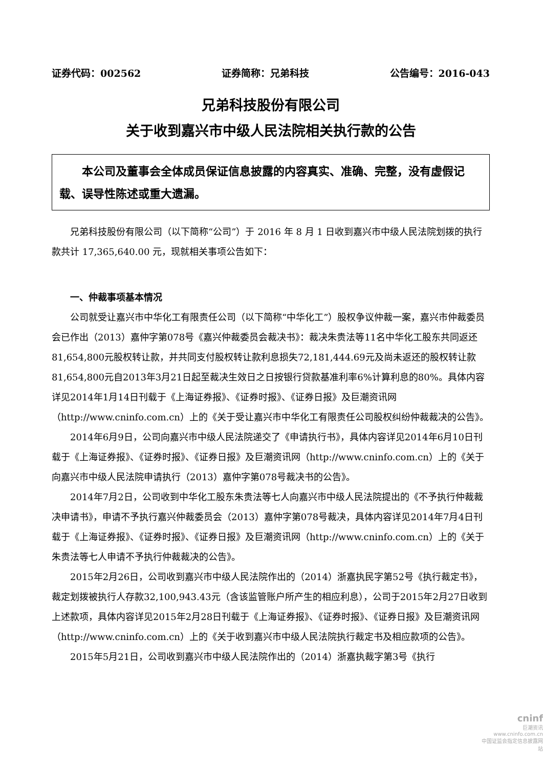证券代码：002562 证券简称：兄弟科技 公告编号：2016-043
兄弟科技股份有限公司
关于收到嘉兴市中级人民法院相关执行款的公告
本公司及董事会全体成员保证信息披露的内容真实、准确、完整，没有虚假记载、误导性陈述或重大遗漏。
兄弟科技股份有限公司（以下简称“公司”）于 2016 年 8 月 1 日收到嘉兴市中级人民法院划拨的执行款共计 17,365,640.00 元，现就相关事项公告如下：
一、仲裁事项基本情况
公司就受让嘉兴市中华化工有限责任公司（以下简称“中华化工”）股权争议仲裁一案，嘉兴市仲裁委员会已作出（2013）嘉仲字第078号《嘉兴仲裁委员会裁决书》：裁决朱贵法等11名中华化工股东共同返还81,654,800元股权转让款，并共同支付股权转让款利息损失72,181,444.69元及尚未返还的股权转让款81,654,800元自2013年3月21日起至裁决生效日之日按银行贷款基准利率6%计算利息的80%。具体内容详见2014年1月14日刊载于《上海证券报》、《证券时报》、《证券日报》及巨潮资讯网（http://www.cninfo.com.cn）上的《关于受让嘉兴市中华化工有限责任公司股权纠纷仲裁裁决的公告》。
2014年6月9日，公司向嘉兴市中级人民法院递交了《申请执行书》，具体内容详见2014年6月10日刊载于《上海证券报》、《证券时报》、《证券日报》及巨潮资讯网（http://www.cninfo.com.cn）上的《关于向嘉兴市中级人民法院申请执行（2013）嘉仲字第078号裁决书的公告》。
2014年7月2日，公司收到中华化工股东朱贵法等七人向嘉兴市中级人民法院提出的《不予执行仲裁裁决申请书》，申请不予执行嘉兴仲裁委员会（2013）嘉仲字第078号裁决，具体内容详见2014年7月4日刊载于《上海证券报》、《证券时报》、《证券日报》及巨潮资讯网（http://www.cninfo.com.cn）上的《关于朱贵法等七人申请不予执行仲裁裁决的公告》。
2015年2月26日，公司收到嘉兴市中级人民法院作出的（2014）浙嘉执民字第52号《执行裁定书》，裁定划拨被执行人存款32,100,943.43元（含该监管账户所产生的相应利息），公司于2015年2月27日收到上述款项，具体内容详见2015年2月28日刊载于《上海证券报》、《证券时报》、《证券日报》及巨潮资讯网（http://www.cninfo.com.cn）上的《关于收到嘉兴市中级人民法院执行裁定书及相应款项的公告》。
2015年5月21日，公司收到嘉兴市中级人民法院作出的（2014）浙嘉执裁字第3号《执行
cninf
巨潮资讯
www.cninfo.com.cn
中国证监会指定信息披露网站